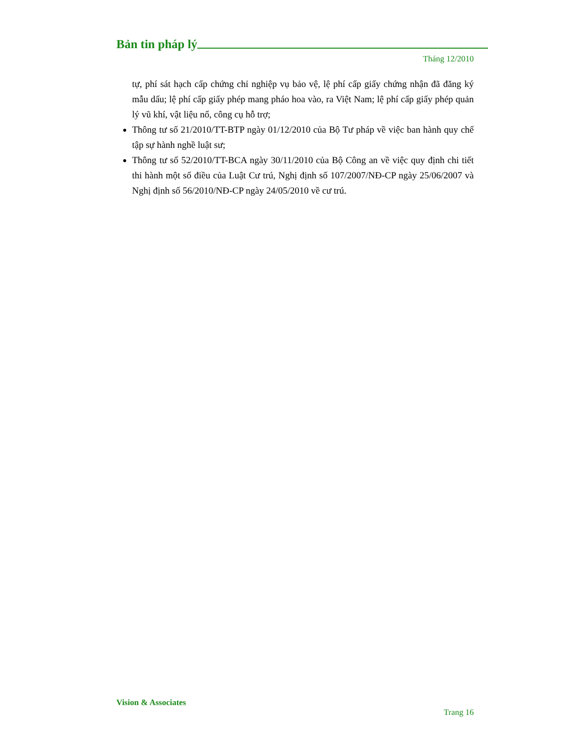Bản tin pháp lý
Tháng 12/2010
tự, phí sát hạch cấp chứng chỉ nghiệp vụ bảo vệ, lệ phí cấp giấy chứng nhận đã đăng ký mẫu dấu; lệ phí cấp giấy phép mang pháo hoa vào, ra Việt Nam; lệ phí cấp giấy phép quản lý vũ khí, vật liệu nổ, công cụ hỗ trợ;
Thông tư số 21/2010/TT-BTP ngày 01/12/2010 của Bộ Tư pháp về việc ban hành quy chế tập sự hành nghề luật sư;
Thông tư số 52/2010/TT-BCA ngày 30/11/2010 của Bộ Công an về việc quy định chi tiết thi hành một số điều của Luật Cư trú, Nghị định số 107/2007/NĐ-CP ngày 25/06/2007 và Nghị định số 56/2010/NĐ-CP ngày 24/05/2010 về cư trú.
Vision & Associates
Trang 16